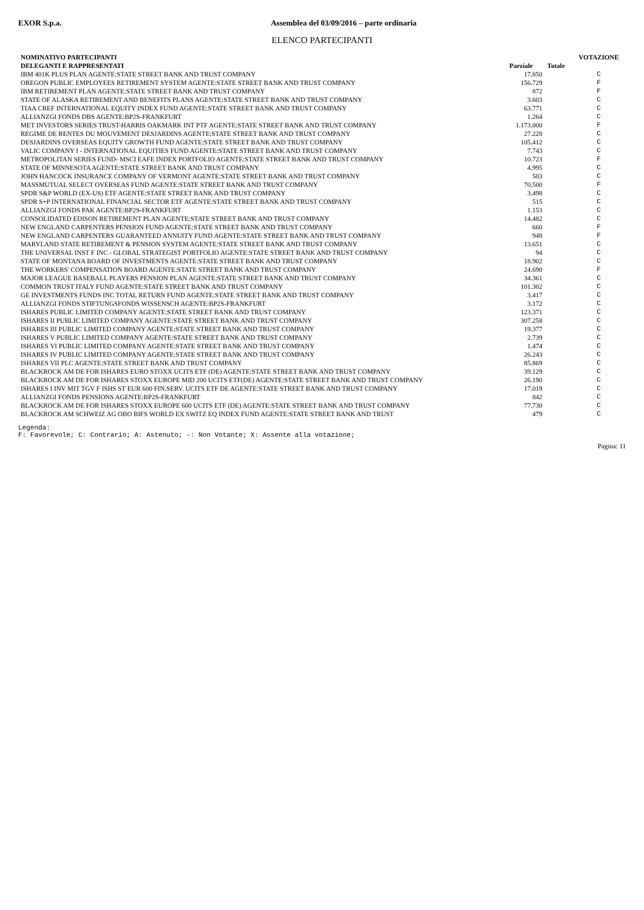EXOR S.p.a. Assemblea del 03/09/2016 – parte ordinaria
ELENCO PARTECIPANTI
| NOMINATIVO PARTECIPANTI | | | VOTAZIONE |
| --- | --- | --- | --- |
| DELEGANTI E RAPPRESENTATI | Parziale | Totale | |
| IBM 401K PLUS PLAN AGENTE:STATE STREET BANK AND TRUST COMPANY | 17.850 | | C |
| OREGON PUBLIC EMPLOYEES RETIREMENT SYSTEM AGENTE:STATE STREET BANK AND TRUST COMPANY | 156.729 | | F |
| IBM RETIREMENT PLAN AGENTE:STATE STREET BANK AND TRUST COMPANY | 872 | | F |
| STATE OF ALASKA RETIREMENT AND BENEFITS PLANS AGENTE:STATE STREET BANK AND TRUST COMPANY | 3.603 | | C |
| TIAA CREF INTERNATIONAL EQUITY INDEX FUND AGENTE:STATE STREET BANK AND TRUST COMPANY | 63.771 | | C |
| ALLIANZGI FONDS DBS AGENTE:BP2S-FRANKFURT | 1.264 | | C |
| MET INVESTORS SERIES TRUST-HARRIS OAKMARK INT PTF AGENTE:STATE STREET BANK AND TRUST COMPANY | 1.173.000 | | F |
| REGIME DE RENTES DU MOUVEMENT DESJARDINS AGENTE:STATE STREET BANK AND TRUST COMPANY | 27.228 | | C |
| DESJARDINS OVERSEAS EQUITY GROWTH FUND AGENTE:STATE STREET BANK AND TRUST COMPANY | 105.412 | | C |
| VALIC COMPANY I - INTERNATIONAL EQUITIES FUND AGENTE:STATE STREET BANK AND TRUST COMPANY | 7.743 | | C |
| METROPOLITAN SERIES FUND- MSCI EAFE INDEX PORTFOLIO AGENTE:STATE STREET BANK AND TRUST COMPANY | 10.723 | | F |
| STATE OF MINNESOTA AGENTE:STATE STREET BANK AND TRUST COMPANY | 4.995 | | C |
| JOHN HANCOCK INSURANCE COMPANY OF VERMONT AGENTE:STATE STREET BANK AND TRUST COMPANY | 503 | | C |
| MASSMUTUAL SELECT OVERSEAS FUND AGENTE:STATE STREET BANK AND TRUST COMPANY | 70.500 | | F |
| SPDR S&P WORLD (EX-US) ETF AGENTE:STATE STREET BANK AND TRUST COMPANY | 3.498 | | C |
| SPDR S+P INTERNATIONAL FINANCIAL SECTOR ETF AGENTE:STATE STREET BANK AND TRUST COMPANY | 515 | | C |
| ALLIANZGI FONDS PAK AGENTE:BP2S-FRANKFURT | 1.153 | | C |
| CONSOLIDATED EDISON RETIREMENT PLAN AGENTE:STATE STREET BANK AND TRUST COMPANY | 14.482 | | C |
| NEW ENGLAND CARPENTERS PENSION FUND AGENTE:STATE STREET BANK AND TRUST COMPANY | 660 | | F |
| NEW ENGLAND CARPENTERS GUARANTEED ANNUITY FUND AGENTE:STATE STREET BANK AND TRUST COMPANY | 948 | | F |
| MARYLAND STATE RETIREMENT & PENSION SYSTEM AGENTE:STATE STREET BANK AND TRUST COMPANY | 13.651 | | C |
| THE UNIVERSAL INST F INC - GLOBAL STRATEGIST PORTFOLIO AGENTE:STATE STREET BANK AND TRUST COMPANY | 94 | | C |
| STATE OF MONTANA BOARD OF INVESTMENTS AGENTE:STATE STREET BANK AND TRUST COMPANY | 18.902 | | C |
| THE WORKERS' COMPENSATION BOARD AGENTE:STATE STREET BANK AND TRUST COMPANY | 24.690 | | F |
| MAJOR LEAGUE BASEBALL PLAYERS PENSION PLAN AGENTE:STATE STREET BANK AND TRUST COMPANY | 34.361 | | C |
| COMMON TRUST ITALY FUND AGENTE:STATE STREET BANK AND TRUST COMPANY | 101.302 | | C |
| GE INVESTMENTS FUNDS INC TOTAL RETURN FUND AGENTE:STATE STREET BANK AND TRUST COMPANY | 3.417 | | C |
| ALLIANZGI FONDS STIFTUNGSFONDS WISSENSCH AGENTE:BP2S-FRANKFURT | 3.172 | | C |
| ISHARES PUBLIC LIMITED COMPANY AGENTE:STATE STREET BANK AND TRUST COMPANY | 123.371 | | C |
| ISHARES II PUBLIC LIMITED COMPANY AGENTE:STATE STREET BANK AND TRUST COMPANY | 307.258 | | C |
| ISHARES III PUBLIC LIMITED COMPANY AGENTE:STATE STREET BANK AND TRUST COMPANY | 19.377 | | C |
| ISHARES V PUBLIC LIMITED COMPANY AGENTE:STATE STREET BANK AND TRUST COMPANY | 2.739 | | C |
| ISHARES VI PUBLIC LIMITED COMPANY AGENTE:STATE STREET BANK AND TRUST COMPANY | 1.474 | | C |
| ISHARES IV PUBLIC LIMITED COMPANY AGENTE:STATE STREET BANK AND TRUST COMPANY | 26.243 | | C |
| ISHARES VII PLC AGENTE:STATE STREET BANK AND TRUST COMPANY | 85.869 | | C |
| BLACKROCK AM DE FOR ISHARES EURO STOXX UCITS ETF (DE) AGENTE:STATE STREET BANK AND TRUST COMPANY | 39.129 | | C |
| BLACKROCK AM DE FOR ISHARES STOXX EUROPE MID 200 UCITS ETF(DE) AGENTE:STATE STREET BANK AND TRUST COMPANY | 26.190 | | C |
| ISHARES I INV MIT TGV F ISHS ST EUR 600 FIN.SERV. UCITS ETF DE AGENTE:STATE STREET BANK AND TRUST COMPANY | 17.019 | | C |
| ALLIANZGI FONDS PENSIONS AGENTE:BP2S-FRANKFURT | 842 | | C |
| BLACKROCK AM DE FOR ISHARES STOXX EUROPE 600 UCITS ETF (DE) AGENTE:STATE STREET BANK AND TRUST COMPANY | 77.730 | | C |
| BLACKROCK AM SCHWEIZ AG OBO BIFS WORLD EX SWITZ EQ INDEX FUND AGENTE:STATE STREET BANK AND TRUST | 479 | | C |
Legenda:
F: Favorevole; C: Contrario; A: Astenuto; -: Non Votante; X: Assente alla votazione;
Pagina: 11